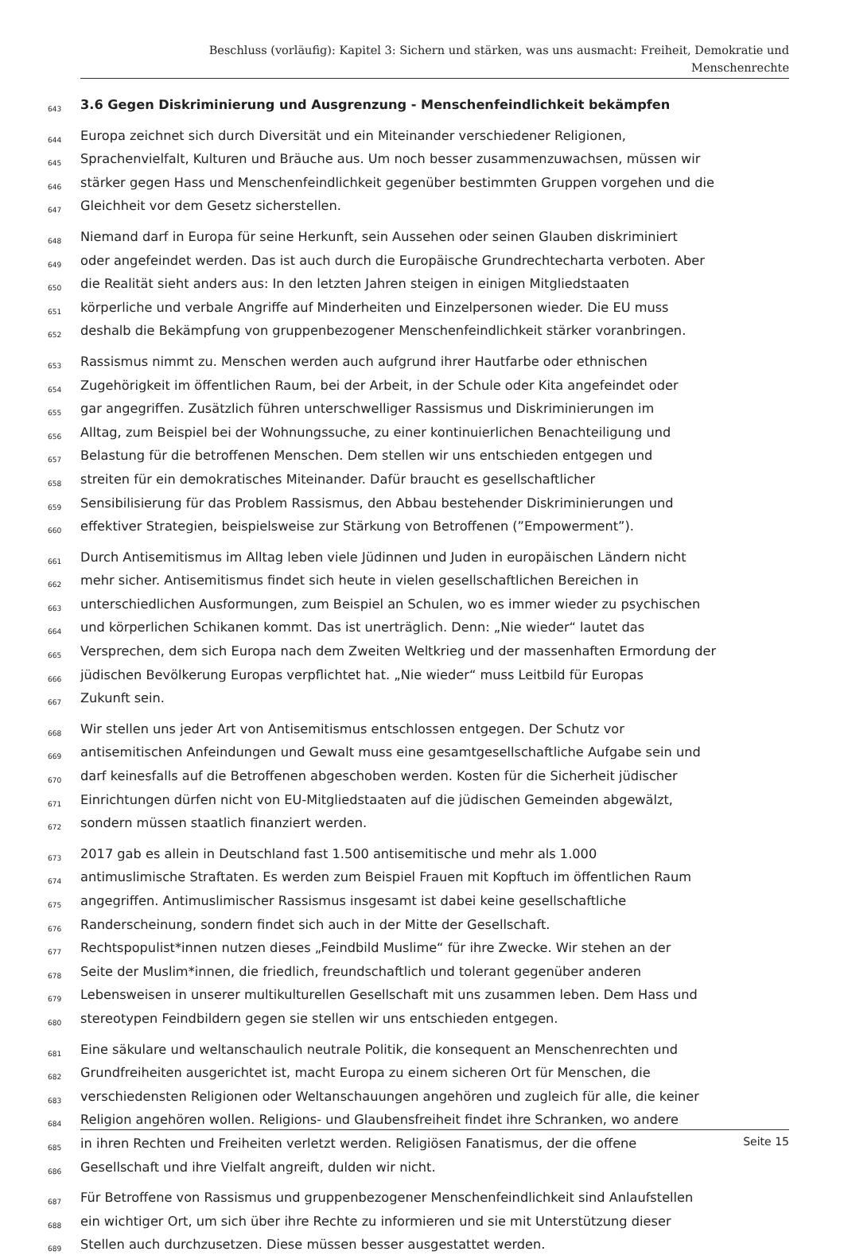Beschluss (vorläufig): Kapitel 3: Sichern und stärken, was uns ausmacht: Freiheit, Demokratie und
Menschenrechte
643 3.6 Gegen Diskriminierung und Ausgrenzung - Menschenfeindlichkeit bekämpfen
644 Europa zeichnet sich durch Diversität und ein Miteinander verschiedener Religionen,
645 Sprachenvielfalt, Kulturen und Bräuche aus. Um noch besser zusammenzuwachsen, müssen wir
646 stärker gegen Hass und Menschenfeindlichkeit gegenüber bestimmten Gruppen vorgehen und die
647 Gleichheit vor dem Gesetz sicherstellen.
648 Niemand darf in Europa für seine Herkunft, sein Aussehen oder seinen Glauben diskriminiert
649 oder angefeindet werden. Das ist auch durch die Europäische Grundrechtecharta verboten. Aber
650 die Realität sieht anders aus: In den letzten Jahren steigen in einigen Mitgliedstaaten
651 körperliche und verbale Angriffe auf Minderheiten und Einzelpersonen wieder. Die EU muss
652 deshalb die Bekämpfung von gruppenbezogener Menschenfeindlichkeit stärker voranbringen.
653 Rassismus nimmt zu. Menschen werden auch aufgrund ihrer Hautfarbe oder ethnischen
654 Zugehörigkeit im öffentlichen Raum, bei der Arbeit, in der Schule oder Kita angefeindet oder
655 gar angegriffen. Zusätzlich führen unterschwelliger Rassismus und Diskriminierungen im
656 Alltag, zum Beispiel bei der Wohnungssuche, zu einer kontinuierlichen Benachteiligung und
657 Belastung für die betroffenen Menschen. Dem stellen wir uns entschieden entgegen und
658 streiten für ein demokratisches Miteinander. Dafür braucht es gesellschaftlicher
659 Sensibilisierung für das Problem Rassismus, den Abbau bestehender Diskriminierungen und
660 effektiver Strategien, beispielsweise zur Stärkung von Betroffenen (”Empowerment”).
661 Durch Antisemitismus im Alltag leben viele Jüdinnen und Juden in europäischen Ländern nicht
662 mehr sicher. Antisemitismus findet sich heute in vielen gesellschaftlichen Bereichen in
663 unterschiedlichen Ausformungen, zum Beispiel an Schulen, wo es immer wieder zu psychischen
664 und körperlichen Schikanen kommt. Das ist unerträglich. Denn: „Nie wieder“ lautet das
665 Versprechen, dem sich Europa nach dem Zweiten Weltkrieg und der massenhaften Ermordung der
666 jüdischen Bevölkerung Europas verpflichtet hat. „Nie wieder“ muss Leitbild für Europas
667 Zukunft sein.
668 Wir stellen uns jeder Art von Antisemitismus entschlossen entgegen. Der Schutz vor
669 antisemitischen Anfeindungen und Gewalt muss eine gesamtgesellschaftliche Aufgabe sein und
670 darf keinesfalls auf die Betroffenen abgeschoben werden. Kosten für die Sicherheit jüdischer
671 Einrichtungen dürfen nicht von EU-Mitgliedstaaten auf die jüdischen Gemeinden abgewälzt,
672 sondern müssen staatlich finanziert werden.
673 2017 gab es allein in Deutschland fast 1.500 antisemitische und mehr als 1.000
674 antimuslimische Straftaten. Es werden zum Beispiel Frauen mit Kopftuch im öffentlichen Raum
675 angegriffen. Antimuslimischer Rassismus insgesamt ist dabei keine gesellschaftliche
676 Randerscheinung, sondern findet sich auch in der Mitte der Gesellschaft.
677 Rechtspopulist*innen nutzen dieses „Feindbild Muslime“ für ihre Zwecke. Wir stehen an der
678 Seite der Muslim*innen, die friedlich, freundschaftlich und tolerant gegenüber anderen
679 Lebensweisen in unserer multikulturellen Gesellschaft mit uns zusammen leben. Dem Hass und
680 stereotypen Feindbildern gegen sie stellen wir uns entschieden entgegen.
681 Eine säkulare und weltanschaulich neutrale Politik, die konsequent an Menschenrechten und
682 Grundfreiheiten ausgerichtet ist, macht Europa zu einem sicheren Ort für Menschen, die
683 verschiedensten Religionen oder Weltanschauungen angehören und zugleich für alle, die keiner
684 Religion angehören wollen. Religions- und Glaubensfreiheit findet ihre Schranken, wo andere
685 in ihren Rechten und Freiheiten verletzt werden. Religiösen Fanatismus, der die offene
686 Gesellschaft und ihre Vielfalt angreift, dulden wir nicht.
687 Für Betroffene von Rassismus und gruppenbezogener Menschenfeindlichkeit sind Anlaufstellen
688 ein wichtiger Ort, um sich über ihre Rechte zu informieren und sie mit Unterstützung dieser
689 Stellen auch durchzusetzen. Diese müssen besser ausgestattet werden.
Seite 15